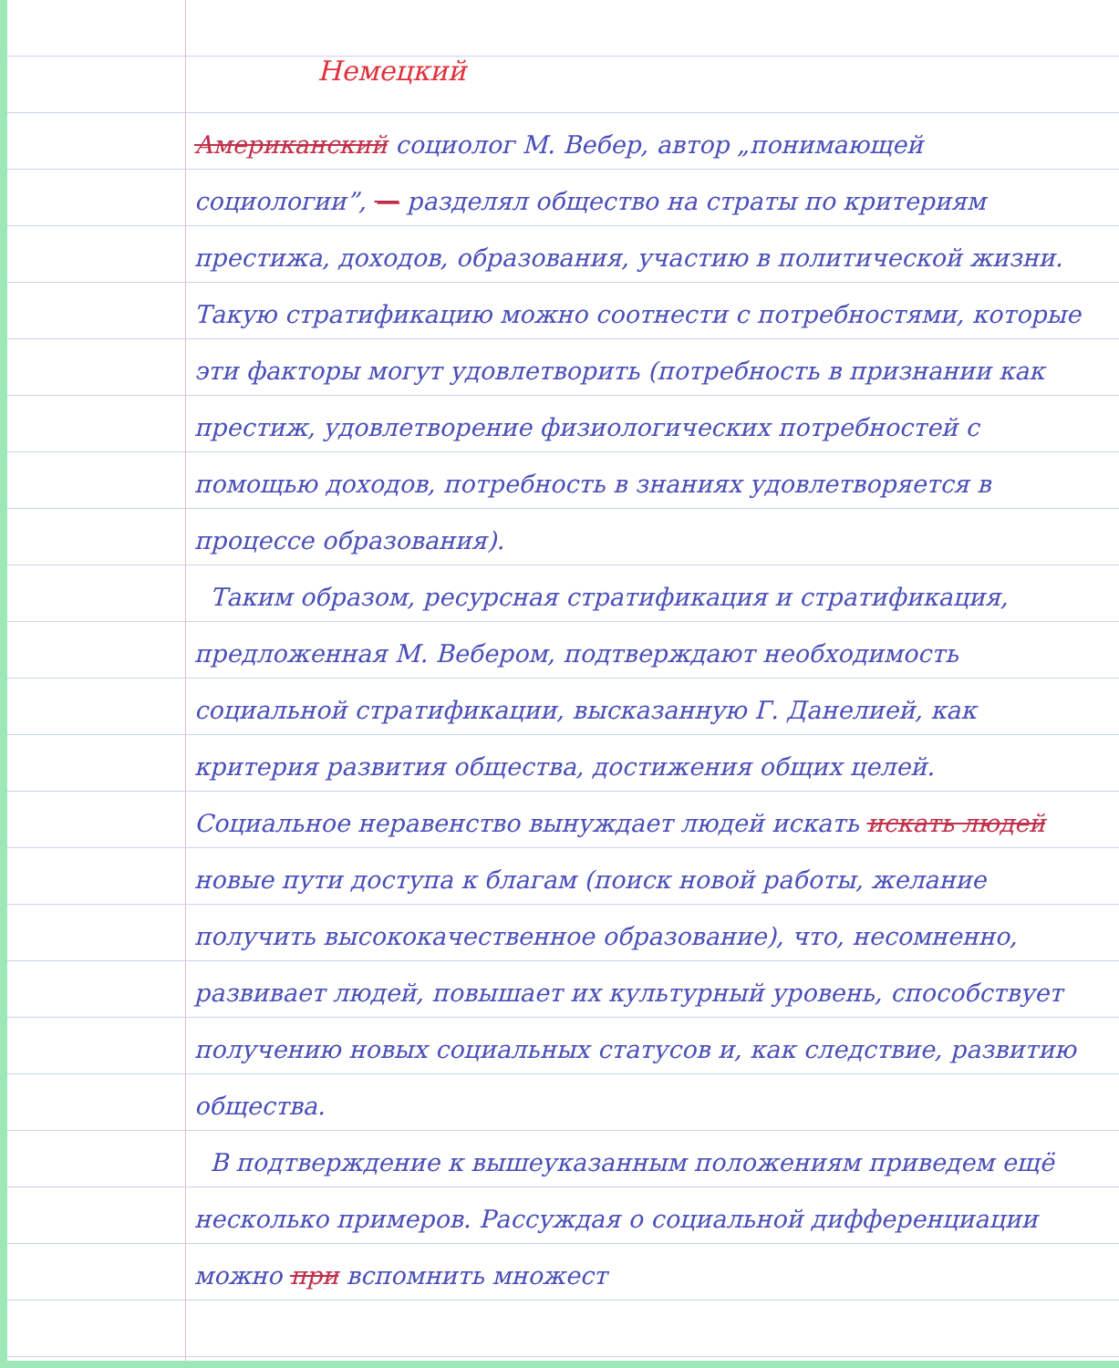Немецкий
Американский социолог М. Вебер, автор „понимающей социологии”, — разделял общество на страты по критериям престижа, доходов, образования, участию в политической жизни. Такую стратификацию можно соотнести с потребностями, которые эти факторы могут удовлетворить (потребность в признании как престиж, удовлетворение физиологических потребностей с помощью доходов, потребность в знаниях удовлетворяется в процессе образования).
Таким образом, ресурсная стратификация и стратификация, предложенная М. Вебером, подтверждают необходимость социальной стратификации, высказанную Г. Данелией, как критерия развития общества, достижения общих целей. Социальное неравенство вынуждает людей искать искать людей новые пути доступа к благам (поиск новой работы, желание получить высококачественное образование), что, несомненно, развивает людей, повышает их культурный уровень, способствует получению новых социальных статусов и, как следствие, развитию общества.
В подтверждение к вышеуказанным положениям приведем ещё несколько примеров. Рассуждая о социальной дифференциации можно при вспомнить множест